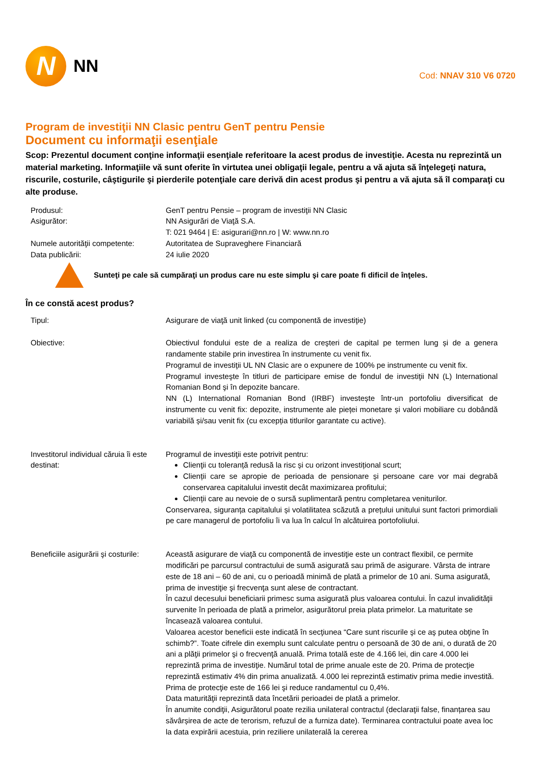N
NN
Cod: NNAV 310 V6 0720
Program de investiţii NN Clasic pentru GenT pentru Pensie
Document cu informaţii esenţiale
Scop: Prezentul document conţine informaţii esenţiale referitoare la acest produs de investiţie. Acesta nu reprezintă un material marketing. Informaţiile vă sunt oferite în virtutea unei obligaţii legale, pentru a vă ajuta să înţelegeţi natura, riscurile, costurile, câştigurile şi pierderile potenţiale care derivă din acest produs şi pentru a vă ajuta să îl comparaţi cu alte produse.
Produsul: GenT pentru Pensie – program de investiţii NN Clasic
Asigurător: NN Asigurări de Viaţă S.A.
T: 021 9464 | E: asigurari@nn.ro | W: www.nn.ro
Numele autorităţii competente:
Autoritatea de Supraveghere Financiară
Data publicării: 24 iulie 2020
Sunteţi pe cale să cumpăraţi un produs care nu este simplu şi care poate fi dificil de înţeles.
În ce constă acest produs?
Tipul: Asigurare de viaţă unit linked (cu componentă de investiţie)
Obiective: Obiectivul fondului este de a realiza de creşteri de capital pe termen lung și de a genera randamente stabile prin investirea în instrumente cu venit fix.
Programul de investiţii UL NN Clasic are o expunere de 100% pe instrumente cu venit fix.
Programul investeşte în titluri de participare emise de fondul de investiţii NN (L) International Romanian Bond şi în depozite bancare.
NN (L) International Romanian Bond (IRBF) investește într-un portofoliu diversificat de instrumente cu venit fix: depozite, instrumente ale pieței monetare și valori mobiliare cu dobândă variabilă și/sau venit fix (cu excepția titlurilor garantate cu active).
Investitorul individual căruia îi este destinat:
Programul de investiţii este potrivit pentru:
Clienţii cu toleranță redusă la risc și cu orizont investițional scurt;
Clienții care se apropie de perioada de pensionare și persoane care vor mai degrabă conservarea capitalului investit decât maximizarea profitului;
Clienții care au nevoie de o sursă suplimentară pentru completarea veniturilor.
Conservarea, siguranța capitalului și volatilitatea scăzută a prețului unitului sunt factori primordiali pe care managerul de portofoliu îi va lua în calcul în alcătuirea portofoliului.
Beneficiile asigurării şi costurile:
Această asigurare de viaţă cu componentă de investiţie este un contract flexibil, ce permite modificări pe parcursul contractului de sumă asigurată sau primă de asigurare. Vârsta de intrare este de 18 ani – 60 de ani, cu o perioadă minimă de plată a primelor de 10 ani. Suma asigurată, prima de investiţie şi frecvenţa sunt alese de contractant.
În cazul decesului beneficiarii primesc suma asigurată plus valoarea contului. În cazul invalidităţii survenite în perioada de plată a primelor, asigurătorul preia plata primelor. La maturitate se încasează valoarea contului.
Valoarea acestor beneficii este indicată în secţiunea “Care sunt riscurile şi ce aş putea obţine în schimb?”. Toate cifrele din exemplu sunt calculate pentru o persoană de 30 de ani, o durată de 20 ani a plăţii primelor şi o frecvenţă anuală. Prima totală este de 4.166 lei, din care 4.000 lei reprezintă prima de investiţie. Numărul total de prime anuale este de 20. Prima de protecţie reprezintă estimativ 4% din prima anualizată. 4.000 lei reprezintă estimativ prima medie investită. Prima de protecţie este de 166 lei şi reduce randamentul cu 0,4%.
Data maturităţii reprezintă data încetării perioadei de plată a primelor.
În anumite condiţii, Asigurătorul poate rezilia unilateral contractul (declaraţii false, finanțarea sau săvârșirea de acte de terorism, refuzul de a furniza date). Terminarea contractului poate avea loc la data expirării acestuia, prin reziliere unilaterală la cererea